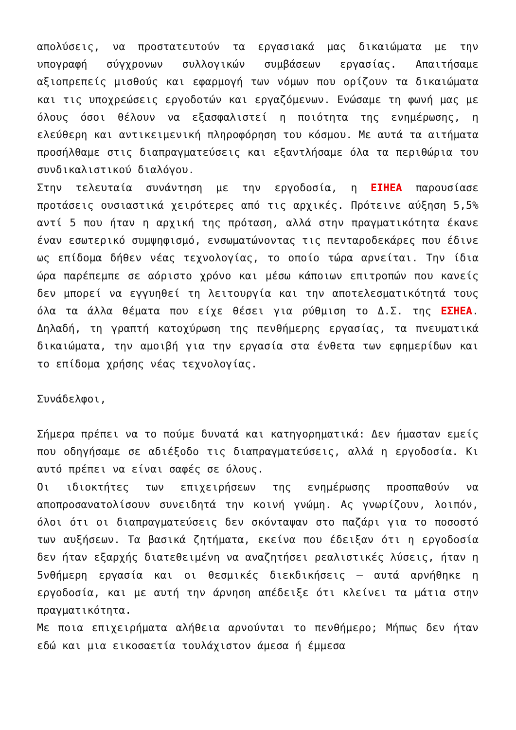απολύσεις, να προστατευτούν τα εργασιακά μας δικαιώματα με την υπογραφή σύγχρονων συλλογικών συμβάσεων εργασίας. Απαιτήσαμε αξιοπρεπείς μισθούς και εφαρμογή των νόμων που ορίζουν τα δικαιώματα και τις υποχρεώσεις εργοδοτών και εργαζόμενων. Ενώσαμε τη φωνή μας με όλους όσοι θέλουν να εξασφαλιστεί η ποιότητα της ενημέρωσης, η ελεύθερη και αντικειμενική πληροφόρηση του κόσμου. Με αυτά τα αιτήματα προσήλθαμε στις διαπραγματεύσεις και εξαντλήσαμε όλα τα περιθώρια του συνδικαλιστικού διαλόγου.
Στην τελευταία συνάντηση με την εργοδοσία, η ΕΙΗΕΑ παρουσίασε προτάσεις ουσιαστικά χειρότερες από τις αρχικές. Πρότεινε αύξηση 5,5% αντί 5 που ήταν η αρχική της πρόταση, αλλά στην πραγματικότητα έκανε έναν εσωτερικό συμψηφισμό, ενσωματώνοντας τις πενταροδεκάρες που έδινε ως επίδομα δήθεν νέας τεχνολογίας, το οποίο τώρα αρνείται. Την ίδια ώρα παρέπεμπε σε αόριστο χρόνο και μέσω κάποιων επιτροπών που κανείς δεν μπορεί να εγγυηθεί τη λειτουργία και την αποτελεσματικότητά τους όλα τα άλλα θέματα που είχε θέσει για ρύθμιση το Δ.Σ. της ΕΣΗΕΑ. Δηλαδή, τη γραπτή κατοχύρωση της πενθήμερης εργασίας, τα πνευματικά δικαιώματα, την αμοιβή για την εργασία στα ένθετα των εφημερίδων και το επίδομα χρήσης νέας τεχνολογίας.
Συνάδελφοι,
Σήμερα πρέπει να το πούμε δυνατά και κατηγορηματικά: Δεν ήμασταν εμείς που οδηγήσαμε σε αδιέξοδο τις διαπραγματεύσεις, αλλά η εργοδοσία. Κι αυτό πρέπει να είναι σαφές σε όλους.
Οι ιδιοκτήτες των επιχειρήσεων της ενημέρωσης προσπαθούν να αποπροσανατολίσουν συνειδητά την κοινή γνώμη. Ας γνωρίζουν, λοιπόν, όλοι ότι οι διαπραγματεύσεις δεν σκόνταψαν στο παζάρι για το ποσοστό των αυξήσεων. Τα βασικά ζητήματα, εκείνα που έδειξαν ότι η εργοδοσία δεν ήταν εξαρχής διατεθειμένη να αναζητήσει ρεαλιστικές λύσεις, ήταν η 5νθήμερη εργασία και οι θεσμικές διεκδικήσεις – αυτά αρνήθηκε η εργοδοσία, και με αυτή την άρνηση απέδειξε ότι κλείνει τα μάτια στην πραγματικότητα.
Με ποια επιχειρήματα αλήθεια αρνούνται το πενθήμερο; Μήπως δεν ήταν εδώ και μια εικοσαετία τουλάχιστον άμεσα ή έμμεσα